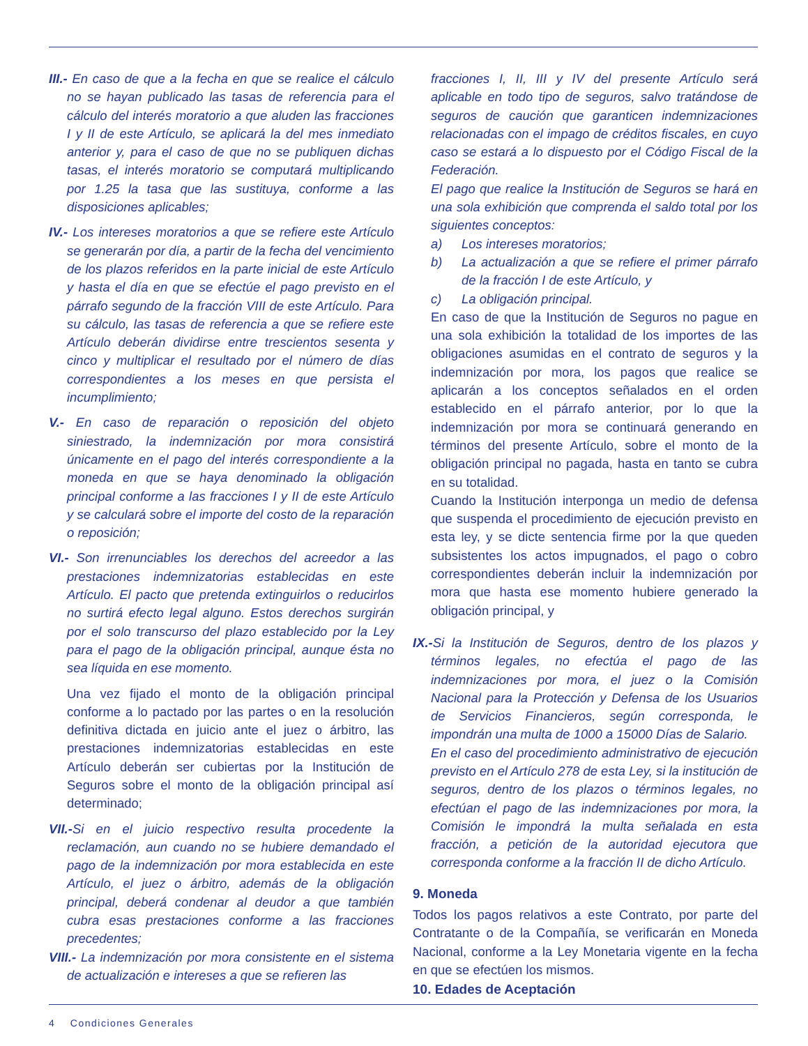III.- En caso de que a la fecha en que se realice el cálculo no se hayan publicado las tasas de referencia para el cálculo del interés moratorio a que aluden las fracciones I y II de este Artículo, se aplicará la del mes inmediato anterior y, para el caso de que no se publiquen dichas tasas, el interés moratorio se computará multiplicando por 1.25 la tasa que las sustituya, conforme a las disposiciones aplicables;
IV.- Los intereses moratorios a que se refiere este Artículo se generarán por día, a partir de la fecha del vencimiento de los plazos referidos en la parte inicial de este Artículo y hasta el día en que se efectúe el pago previsto en el párrafo segundo de la fracción VIII de este Artículo. Para su cálculo, las tasas de referencia a que se refiere este Artículo deberán dividirse entre trescientos sesenta y cinco y multiplicar el resultado por el número de días correspondientes a los meses en que persista el incumplimiento;
V.- En caso de reparación o reposición del objeto siniestrado, la indemnización por mora consistirá únicamente en el pago del interés correspondiente a la moneda en que se haya denominado la obligación principal conforme a las fracciones I y II de este Artículo y se calculará sobre el importe del costo de la reparación o reposición;
VI.- Son irrenunciables los derechos del acreedor a las prestaciones indemnizatorias establecidas en este Artículo. El pacto que pretenda extinguirlos o reducirlos no surtirá efecto legal alguno. Estos derechos surgirán por el solo transcurso del plazo establecido por la Ley para el pago de la obligación principal, aunque ésta no sea líquida en ese momento.
Una vez fijado el monto de la obligación principal conforme a lo pactado por las partes o en la resolución definitiva dictada en juicio ante el juez o árbitro, las prestaciones indemnizatorias establecidas en este Artículo deberán ser cubiertas por la Institución de Seguros sobre el monto de la obligación principal así determinado;
VII.-Si en el juicio respectivo resulta procedente la reclamación, aun cuando no se hubiere demandado el pago de la indemnización por mora establecida en este Artículo, el juez o árbitro, además de la obligación principal, deberá condenar al deudor a que también cubra esas prestaciones conforme a las fracciones precedentes;
VIII.- La indemnización por mora consistente en el sistema de actualización e intereses a que se refieren las
fracciones I, II, III y IV del presente Artículo será aplicable en todo tipo de seguros, salvo tratándose de seguros de caución que garanticen indemnizaciones relacionadas con el impago de créditos fiscales, en cuyo caso se estará a lo dispuesto por el Código Fiscal de la Federación.
El pago que realice la Institución de Seguros se hará en una sola exhibición que comprenda el saldo total por los siguientes conceptos:
a) Los intereses moratorios;
b) La actualización a que se refiere el primer párrafo de la fracción I de este Artículo, y
c) La obligación principal.
En caso de que la Institución de Seguros no pague en una sola exhibición la totalidad de los importes de las obligaciones asumidas en el contrato de seguros y la indemnización por mora, los pagos que realice se aplicarán a los conceptos señalados en el orden establecido en el párrafo anterior, por lo que la indemnización por mora se continuará generando en términos del presente Artículo, sobre el monto de la obligación principal no pagada, hasta en tanto se cubra en su totalidad.
Cuando la Institución interponga un medio de defensa que suspenda el procedimiento de ejecución previsto en esta ley, y se dicte sentencia firme por la que queden subsistentes los actos impugnados, el pago o cobro correspondientes deberán incluir la indemnización por mora que hasta ese momento hubiere generado la obligación principal, y
IX.-Si la Institución de Seguros, dentro de los plazos y términos legales, no efectúa el pago de las indemnizaciones por mora, el juez o la Comisión Nacional para la Protección y Defensa de los Usuarios de Servicios Financieros, según corresponda, le impondrán una multa de 1000 a 15000 Días de Salario.
En el caso del procedimiento administrativo de ejecución previsto en el Artículo 278 de esta Ley, si la institución de seguros, dentro de los plazos o términos legales, no efectúan el pago de las indemnizaciones por mora, la Comisión le impondrá la multa señalada en esta fracción, a petición de la autoridad ejecutora que corresponda conforme a la fracción II de dicho Artículo.
9. Moneda
Todos los pagos relativos a este Contrato, por parte del Contratante o de la Compañía, se verificarán en Moneda Nacional, conforme a la Ley Monetaria vigente en la fecha en que se efectúen los mismos.
10. Edades de Aceptación
4 Condiciones Generales